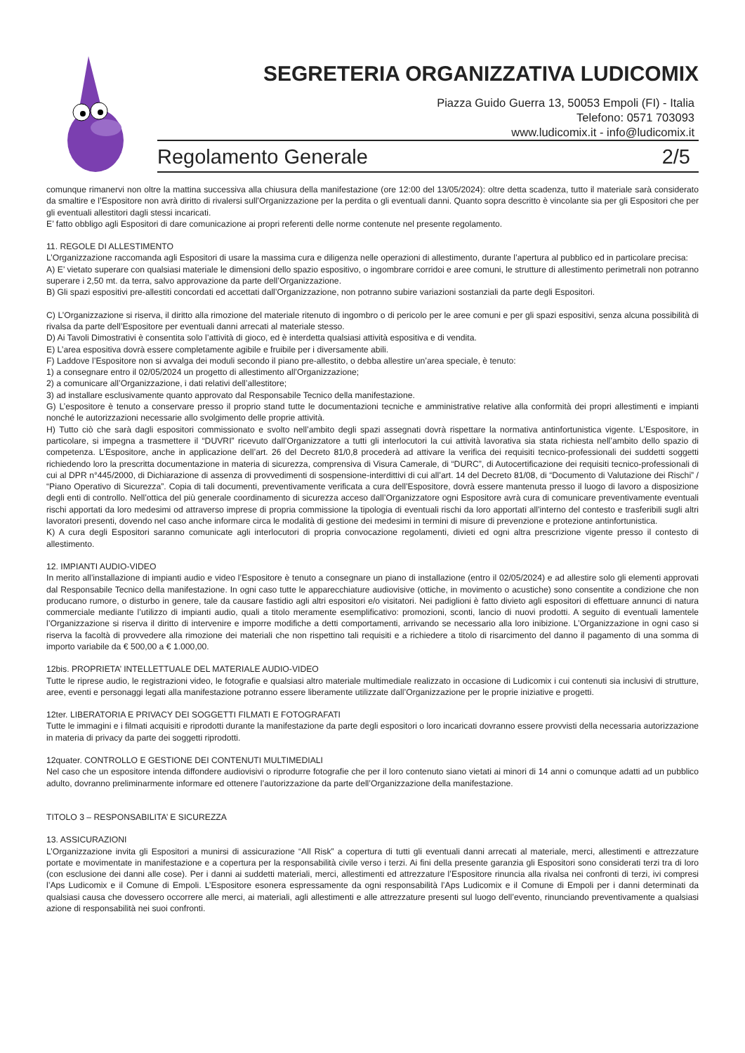SEGRETERIA ORGANIZZATIVA LUDICOMIX
Piazza Guido Guerra 13, 50053 Empoli (FI) - Italia
Telefono: 0571 703093
www.ludicomix.it - info@ludicomix.it
Regolamento Generale 2/5
comunque rimanervi non oltre la mattina successiva alla chiusura della manifestazione (ore 12:00 del 13/05/2024): oltre detta scadenza, tutto il materiale sarà considerato da smaltire e l’Espositore non avrà diritto di rivalersi sull’Organizzazione per la perdita o gli eventuali danni. Quanto sopra descritto è vincolante sia per gli Espositori che per gli eventuali allestitori dagli stessi incaricati.
E’ fatto obbligo agli Espositori di dare comunicazione ai propri referenti delle norme contenute nel presente regolamento.
11. REGOLE DI ALLESTIMENTO
L’Organizzazione raccomanda agli Espositori di usare la massima cura e diligenza nelle operazioni di allestimento, durante l’apertura al pubblico ed in particolare precisa:
A) E’ vietato superare con qualsiasi materiale le dimensioni dello spazio espositivo, o ingombrare corridoi e aree comuni, le strutture di allestimento perimetrali non potranno superare i 2,50 mt. da terra, salvo approvazione da parte dell’Organizzazione.
B) Gli spazi espositivi pre-allestiti concordati ed accettati dall’Organizzazione, non potranno subire variazioni sostanziali da parte degli Espositori.
C) L’Organizzazione si riserva, il diritto alla rimozione del materiale ritenuto di ingombro o di pericolo per le aree comuni e per gli spazi espositivi, senza alcuna possibilità di rivalsa da parte dell’Espositore per eventuali danni arrecati al materiale stesso.
D) Ai Tavoli Dimostrativi è consentita solo l’attività di gioco, ed è interdetta qualsiasi attività espositiva e di vendita.
E) L’area espositiva dovrà essere completamente agibile e fruibile per i diversamente abili.
F) Laddove l’Espositore non si avvalga dei moduli secondo il piano pre-allestito, o debba allestire un’area speciale, è tenuto:
1) a consegnare entro il 02/05/2024 un progetto di allestimento all’Organizzazione;
2) a comunicare all’Organizzazione, i dati relativi dell’allestitore;
3) ad installare esclusivamente quanto approvato dal Responsabile Tecnico della manifestazione.
G) L’espositore è tenuto a conservare presso il proprio stand tutte le documentazioni tecniche e amministrative relative alla conformità dei propri allestimenti e impianti nonché le autorizzazioni necessarie allo svolgimento delle proprie attività.
H) Tutto ciò che sarà dagli espositori commissionato e svolto nell’ambito degli spazi assegnati dovrà rispettare la normativa antinfortunistica vigente. L’Espositore, in particolare, si impegna a trasmettere il “DUVRI” ricevuto dall’Organizzatore a tutti gli interlocutori la cui attività lavorativa sia stata richiesta nell’ambito dello spazio di competenza. L’Espositore, anche in applicazione dell’art. 26 del Decreto 81/0,8 procederà ad attivare la verifica dei requisiti tecnico-professionali dei suddetti soggetti richiedendo loro la prescritta documentazione in materia di sicurezza, comprensiva di Visura Camerale, di “DURC”, di Autocertificazione dei requisiti tecnico-professionali di cui al DPR n°445/2000, di Dichiarazione di assenza di provvedimenti di sospensione-interdittivi di cui all’art. 14 del Decreto 81/08, di “Documento di Valutazione dei Rischi” / “Piano Operativo di Sicurezza”. Copia di tali documenti, preventivamente verificata a cura dell’Espositore, dovrà essere mantenuta presso il luogo di lavoro a disposizione degli enti di controllo. Nell’ottica del più generale coordinamento di sicurezza acceso dall’Organizzatore ogni Espositore avrà cura di comunicare preventivamente eventuali rischi apportati da loro medesimi od attraverso imprese di propria commissione la tipologia di eventuali rischi da loro apportati all’interno del contesto e trasferibili sugli altri lavoratori presenti, dovendo nel caso anche informare circa le modalità di gestione dei medesimi in termini di misure di prevenzione e protezione antinfortunistica.
K) A cura degli Espositori saranno comunicate agli interlocutori di propria convocazione regolamenti, divieti ed ogni altra prescrizione vigente presso il contesto di allestimento.
12. IMPIANTI AUDIO-VIDEO
In merito all’installazione di impianti audio e video l’Espositore è tenuto a consegnare un piano di installazione (entro il 02/05/2024) e ad allestire solo gli elementi approvati dal Responsabile Tecnico della manifestazione. In ogni caso tutte le apparecchiature audiovisive (ottiche, in movimento o acustiche) sono consentite a condizione che non producano rumore, o disturbo in genere, tale da causare fastidio agli altri espositori e/o visitatori. Nei padiglioni è fatto divieto agli espositori di effettuare annunci di natura commerciale mediante l’utilizzo di impianti audio, quali a titolo meramente esemplificativo: promozioni, sconti, lancio di nuovi prodotti. A seguito di eventuali lamentele l’Organizzazione si riserva il diritto di intervenire e imporre modifiche a detti comportamenti, arrivando se necessario alla loro inibizione. L’Organizzazione in ogni caso si riserva la facoltà di provvedere alla rimozione dei materiali che non rispettino tali requisiti e a richiedere a titolo di risarcimento del danno il pagamento di una somma di importo variabile da € 500,00 a € 1.000,00.
12bis. PROPRIETA’ INTELLETTUALE DEL MATERIALE AUDIO-VIDEO
Tutte le riprese audio, le registrazioni video, le fotografie e qualsiasi altro materiale multimediale realizzato in occasione di Ludicomix i cui contenuti sia inclusivi di strutture, aree, eventi e personaggi legati alla manifestazione potranno essere liberamente utilizzate dall’Organizzazione per le proprie iniziative e progetti.
12ter. LIBERATORIA E PRIVACY DEI SOGGETTI FILMATI E FOTOGRAFATI
Tutte le immagini e i filmati acquisiti e riprodotti durante la manifestazione da parte degli espositori o loro incaricati dovranno essere provvisti della necessaria autorizzazione in materia di privacy da parte dei soggetti riprodotti.
12quater. CONTROLLO E GESTIONE DEI CONTENUTI MULTIMEDIALI
Nel caso che un espositore intenda diffondere audiovisivi o riprodurre fotografie che per il loro contenuto siano vietati ai minori di 14 anni o comunque adatti ad un pubblico adulto, dovranno preliminarmente informare ed ottenere l’autorizzazione da parte dell’Organizzazione della manifestazione.
TITOLO 3 – RESPONSABILITA’ E SICUREZZA
13. ASSICURAZIONI
L’Organizzazione invita gli Espositori a munirsi di assicurazione “All Risk” a copertura di tutti gli eventuali danni arrecati al materiale, merci, allestimenti e attrezzature portate e movimentate in manifestazione e a copertura per la responsabilità civile verso i terzi. Ai fini della presente garanzia gli Espositori sono considerati terzi tra di loro (con esclusione dei danni alle cose). Per i danni ai suddetti materiali, merci, allestimenti ed attrezzature l’Espositore rinuncia alla rivalsa nei confronti di terzi, ivi compresi l’Aps Ludicomix e il Comune di Empoli. L’Espositore esonera espressamente da ogni responsabilità l’Aps Ludicomix e il Comune di Empoli per i danni determinati da qualsiasi causa che dovessero occorrere alle merci, ai materiali, agli allestimenti e alle attrezzature presenti sul luogo dell’evento, rinunciando preventivamente a qualsiasi azione di responsabilità nei suoi confronti.